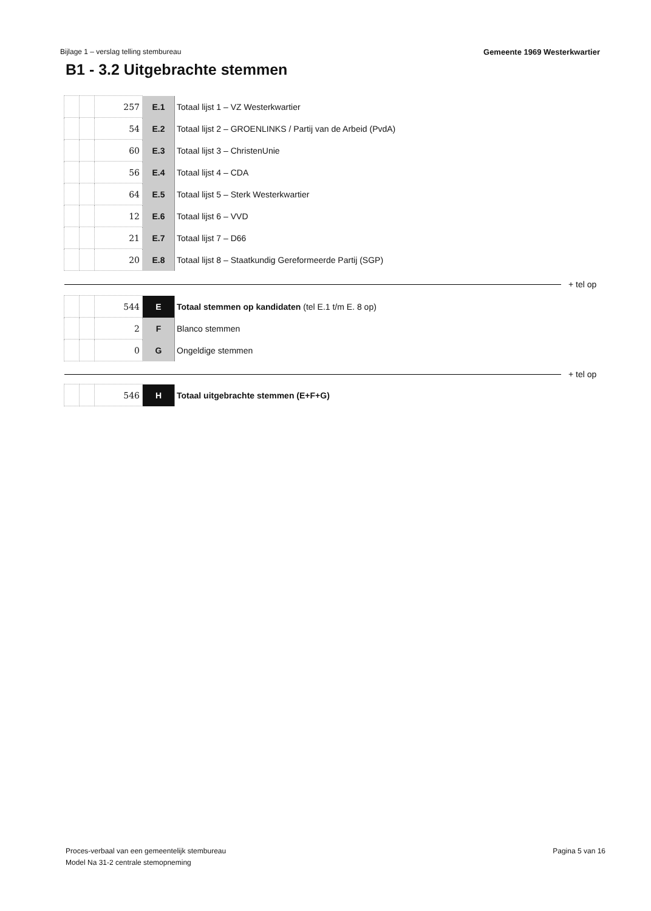Bijlage 1 – verslag telling stembureau Gemeente 1969 Westerkwartier
B1 - 3.2 Uitgebrachte stemmen
| | | 257 | E.1 | Totaal lijst 1 – VZ Westerkwartier |
| | | 54 | E.2 | Totaal lijst 2 – GROENLINKS / Partij van de Arbeid (PvdA) |
| | | 60 | E.3 | Totaal lijst 3 – ChristenUnie |
| | | 56 | E.4 | Totaal lijst 4 – CDA |
| | | 64 | E.5 | Totaal lijst 5 – Sterk Westerkwartier |
| | | 12 | E.6 | Totaal lijst 6 – VVD |
| | | 21 | E.7 | Totaal lijst 7 – D66 |
| | | 20 | E.8 | Totaal lijst 8 – Staatkundig Gereformeerde Partij (SGP) |
+ tel op
| | | 544 | E | Totaal stemmen op kandidaten (tel E.1 t/m E. 8 op) |
| | | 2 | F | Blanco stemmen |
| | | 0 | G | Ongeldige stemmen |
+ tel op
| | | 546 | H | Totaal uitgebrachte stemmen (E+F+G) |
Proces-verbaal van een gemeentelijk stembureau
Model Na 31-2 centrale stemopneming
Pagina 5 van 16